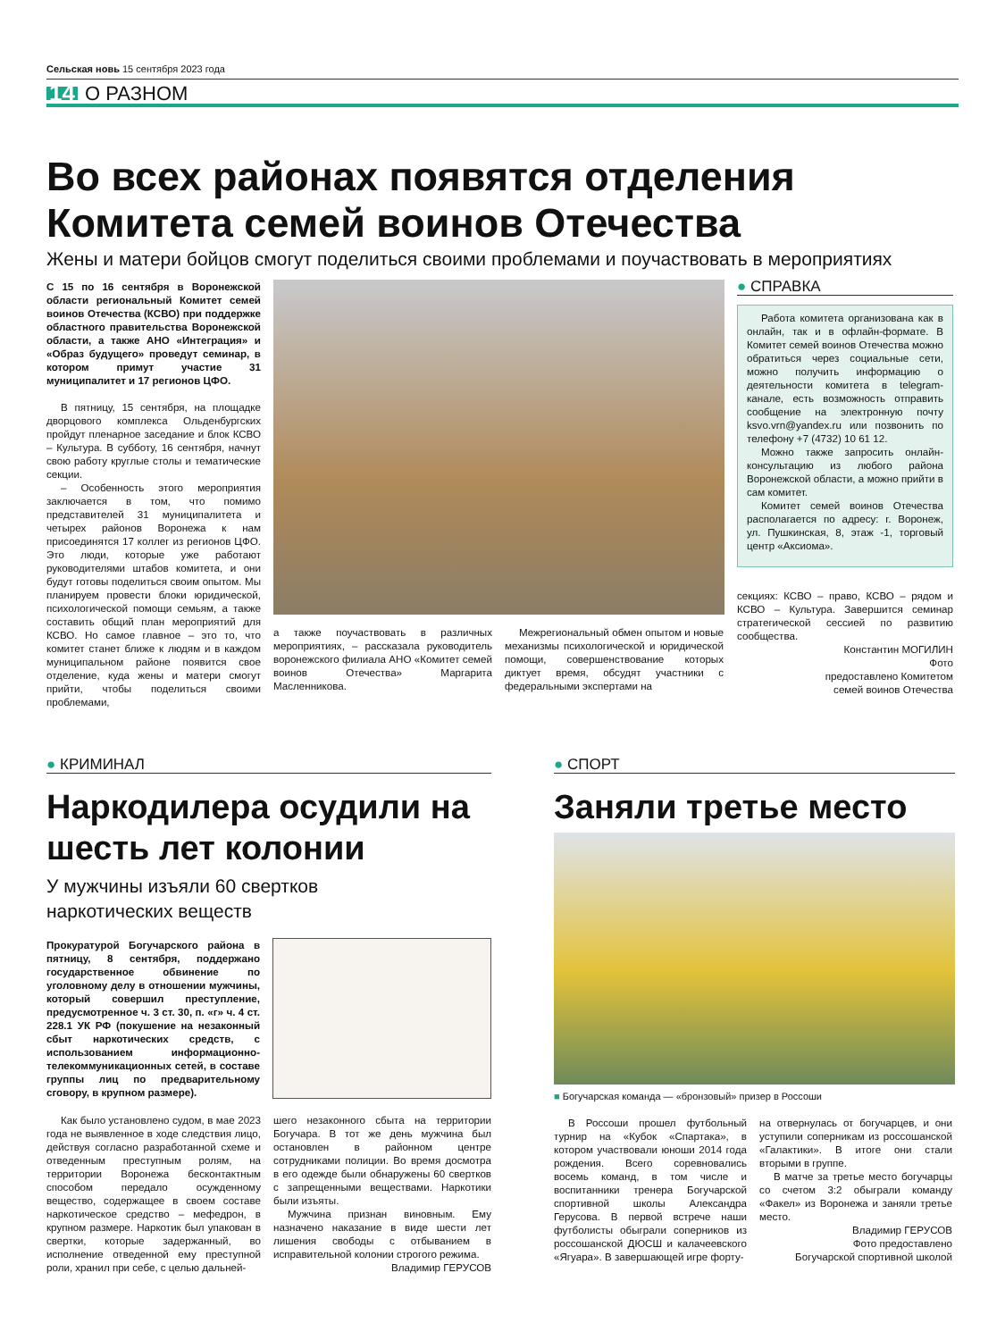Сельская новь 15 сентября 2023 года
14 О РАЗНОМ
Во всех районах появятся отделения Комитета семей воинов Отечества
Жены и матери бойцов смогут поделиться своими проблемами и поучаствовать в мероприятиях
С 15 по 16 сентября в Воронежской области региональный Комитет семей воинов Отечества (КСВО) при поддержке областного правительства Воронежской области, а также АНО «Интеграция» и «Образ будущего» проведут семинар, в котором примут участие 31 муниципалитет и 17 регионов ЦФО.
В пятницу, 15 сентября, на площадке дворцового комплекса Ольденбургских пройдут пленарное заседание и блок КСВО – Культура. В субботу, 16 сентября, начнут свою работу круглые столы и тематические секции.
– Особенность этого мероприятия заключается в том, что помимо представителей 31 муниципалитета и четырех районов Воронежа к нам присоединятся 17 коллег из регионов ЦФО. Это люди, которые уже работают руководителями штабов комитета, и они будут готовы поделиться своим опытом. Мы планируем провести блоки юридической, психологической помощи семьям, а также составить общий план мероприятий для КСВО. Но самое главное – это то, что комитет станет ближе к людям и в каждом муниципальном районе появится свое отделение, куда жены и матери смогут прийти, чтобы поделиться своими проблемами,
а также поучаствовать в различных мероприятиях, – рассказала руководитель воронежского филиала АНО «Комитет семей воинов Отечества» Маргарита Масленникова.
Межрегиональный обмен опытом и новые механизмы психологической и юридической помощи, совершенствование которых диктует время, обсудят участники с федеральными экспертами на
● СПРАВКА
Работа комитета организована как в онлайн, так и в офлайн-формате. В Комитет семей воинов Отечества можно обратиться через социальные сети, можно получить информацию о деятельности комитета в telegram-канале, есть возможность отправить сообщение на электронную почту ksvo.vrn@yandex.ru или позвонить по телефону +7 (4732) 10 61 12.
Можно также запросить онлайн-консультацию из любого района Воронежской области, а можно прийти в сам комитет.
Комитет семей воинов Отечества располагается по адресу: г. Воронеж, ул. Пушкинская, 8, этаж -1, торговый центр «Аксиома».
секциях: КСВО – право, КСВО – рядом и КСВО – Культура. Завершится семинар стратегической сессией по развитию сообщества.
Константин МОГИЛИН
Фото
предоставлено Комитетом
семей воинов Отечества
● КРИМИНАЛ
Наркодилера осудили на шесть лет колонии
У мужчины изъяли 60 свертков
наркотических веществ
Прокуратурой Богучарского района в пятницу, 8 сентября, поддержано государственное обвинение по уголовному делу в отношении мужчины, который совершил преступление, предусмотренное ч. 3 ст. 30, п. «г» ч. 4 ст. 228.1 УК РФ (покушение на незаконный сбыт наркотических средств, с использованием информационно-телекоммуникационных сетей, в составе группы лиц по предварительному сговору, в крупном размере).
Как было установлено судом, в мае 2023 года не выявленное в ходе следствия лицо, действуя согласно разработанной схеме и отведенным преступным ролям, на территории Воронежа бесконтактным способом передало осужденному вещество, содержащее в своем составе наркотическое средство – мефедрон, в крупном размере. Наркотик был упакован в свертки, которые задержанный, во исполнение отведенной ему преступной роли, хранил при себе, с целью дальней-
шего незаконного сбыта на территории Богучара. В тот же день мужчина был остановлен в районном центре сотрудниками полиции. Во время досмотра в его одежде были обнаружены 60 свертков с запрещенными веществами. Наркотики были изъяты.
Мужчина признан виновным. Ему назначено наказание в виде шести лет лишения свободы с отбыванием в исправительной колонии строгого режима.
Владимир ГЕРУСОВ
● СПОРТ
Заняли третье место
■ Богучарская команда — «бронзовый» призер в Россоши
В Россоши прошел футбольный турнир на «Кубок «Спартака», в котором участвовали юноши 2014 года рождения. Всего соревновались восемь команд, в том числе и воспитанники тренера Богучарской спортивной школы Александра Герусова. В первой встрече наши футболисты обыграли соперников из россошанской ДЮСШ и калачеевского «Ягуара». В завершающей игре форту-
на отвернулась от богучарцев, и они уступили соперникам из россошанской «Галактики». В итоге они стали вторыми в группе.
В матче за третье место богучарцы со счетом 3:2 обыграли команду «Факел» из Воронежа и заняли третье место.
Владимир ГЕРУСОВ
Фото предоставлено
Богучарской спортивной школой